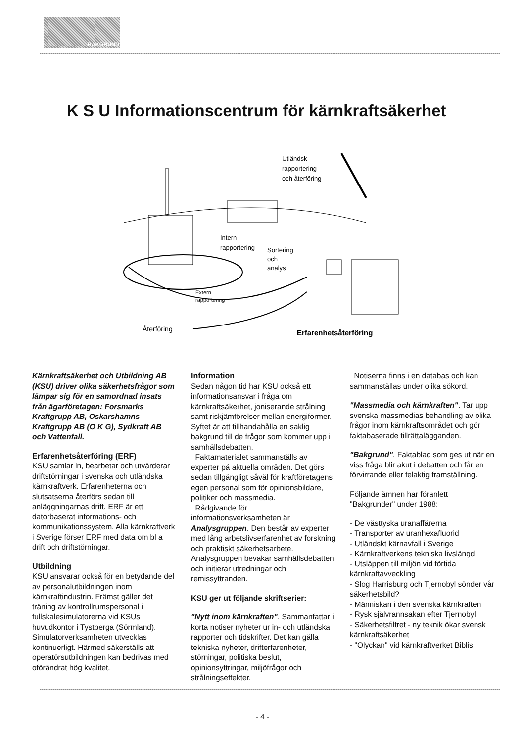BAKGRUND
K S U Informationscentrum för kärnkraftsäkerhet
Utländsk
rapportering
och återföring
Intern
rapportering
Sortering
och
analys
Extern
rapportering
Återföring
Erfarenhetsåterföring
Kärnkraftsäkerhet och Utbildning AB (KSU) driver olika säkerhetsfrågor som lämpar sig för en samordnad insats från ägarföretagen: Forsmarks Kraftgrupp AB, Oskarshamns Kraftgrupp AB (O K G), Sydkraft AB och Vattenfall.
Erfarenhetsåterföring (ERF)
KSU samlar in, bearbetar och utvärderar driftstörningar i svenska och utländska kärnkraftverk. Erfarenheterna och slutsatserna återförs sedan till anläggningarnas drift. ERF är ett datorbaserat informations- och kommunikationssystem. Alla kärnkraftverk i Sverige förser ERF med data om bl a drift och driftstörningar.
Utbildning
KSU ansvarar också för en betydande del av personalutbildningen inom kärnkraftindustrin. Främst gäller det träning av kontrollrumspersonal i fullskalesimulatorerna vid KSUs huvudkontor i Tystberga (Sörmland). Simulatorverksamheten utvecklas kontinuerligt. Härmed säkerställs att operatörsutbildningen kan bedrivas med oförändrat hög kvalitet.
Information
Sedan någon tid har KSU också ett informationsansvar i fråga om kärnkraftsäkerhet, joniserande strålning samt riskjämförelser mellan energiformer. Syftet är att tillhandahålla en saklig bakgrund till de frågor som kommer upp i samhällsdebatten.
Faktamaterialet sammanställs av experter på aktuella områden. Det görs sedan tillgängligt såväl för kraftföretagens egen personal som för opinionsbildare, politiker och massmedia.
Rådgivande för informationsverksamheten är Analysgruppen. Den består av experter med lång arbetslivserfarenhet av forskning och praktiskt säkerhetsarbete. Analysgruppen bevakar samhällsdebatten och initierar utredningar och remissyttranden.
KSU ger ut följande skriftserier:
"Nytt inom kärnkraften". Sammanfattar i korta notiser nyheter ur in- och utländska rapporter och tidskrifter. Det kan gälla tekniska nyheter, drifterfarenheter, störningar, politiska beslut, opinionsyttringar, miljöfrågor och strålningseffekter.
Notiserna finns i en databas och kan sammanställas under olika sökord.
"Massmedia och kärnkraften". Tar upp svenska massmedias behandling av olika frågor inom kärnkraftsområdet och gör faktabaserade tillrättalägganden.
"Bakgrund". Faktablad som ges ut när en viss fråga blir akut i debatten och får en förvirrande eller felaktig framställning.
Följande ämnen har föranlett "Bakgrunder" under 1988:
- De västtyska uranaffärerna
- Transporter av uranhexafluorid
- Utländskt kärnavfall i Sverige
- Kärnkraftverkens tekniska livslängd
- Utsläppen till miljön vid förtida kärnkraftavveckling
- Slog Harrisburg och Tjernobyl sönder vår säkerhetsbild?
- Människan i den svenska kärnkraften
- Rysk självrannsakan efter Tjernobyl
- Säkerhetsfiltret - ny teknik ökar svensk kärnkraftsäkerhet
- "Olyckan" vid kärnkraftverket Biblis
- 4 -